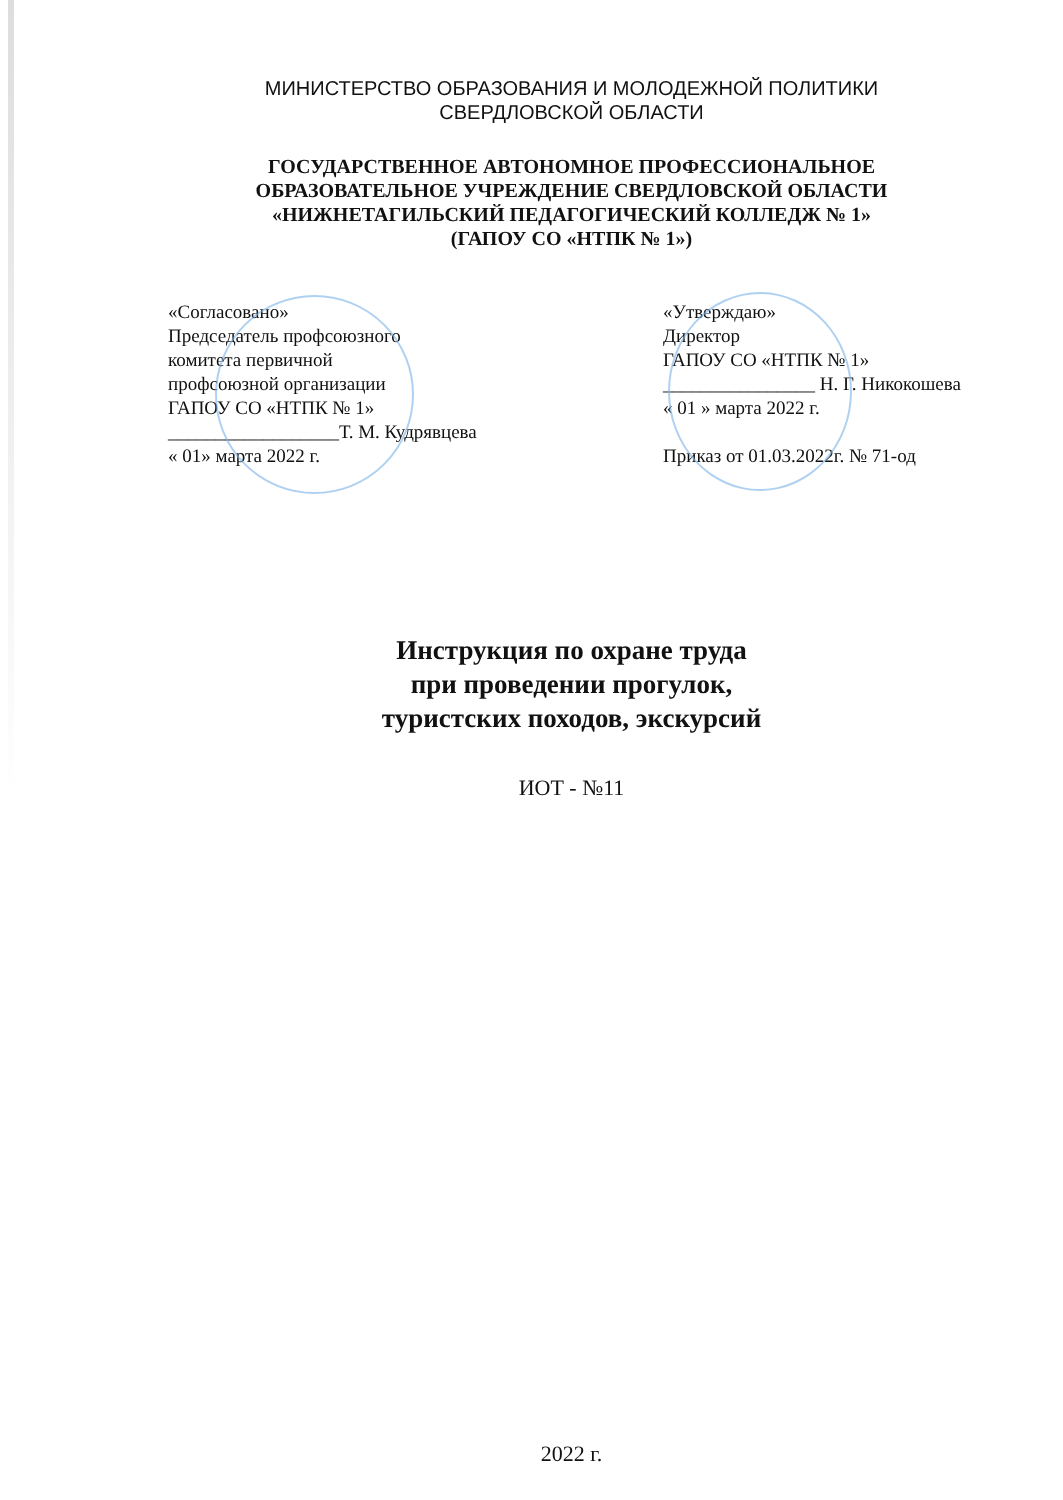МИНИСТЕРСТВО ОБРАЗОВАНИЯ И МОЛОДЕЖНОЙ ПОЛИТИКИ
СВЕРДЛОВСКОЙ ОБЛАСТИ
ГОСУДАРСТВЕННОЕ АВТОНОМНОЕ ПРОФЕССИОНАЛЬНОЕ
ОБРАЗОВАТЕЛЬНОЕ УЧРЕЖДЕНИЕ СВЕРДЛОВСКОЙ ОБЛАСТИ
«НИЖНЕТАГИЛЬСКИЙ ПЕДАГОГИЧЕСКИЙ КОЛЛЕДЖ № 1»
(ГАПОУ СО «НТПК № 1»)
«Согласовано»
Председатель профсоюзного
комитета первичной
профсоюзной организации
ГАПОУ СО «НТПК № 1»
__________________Т. М. Кудрявцева
« 01» марта 2022 г.
«Утверждаю»
Директор
ГАПОУ СО «НТПК № 1»
________________ Н. Г. Никокошева
« 01 » марта 2022 г.
Приказ от 01.03.2022г. № 71-од
Инструкция по охране труда
при проведении прогулок,
туристских походов, экскурсий
ИОТ - №11
2022 г.